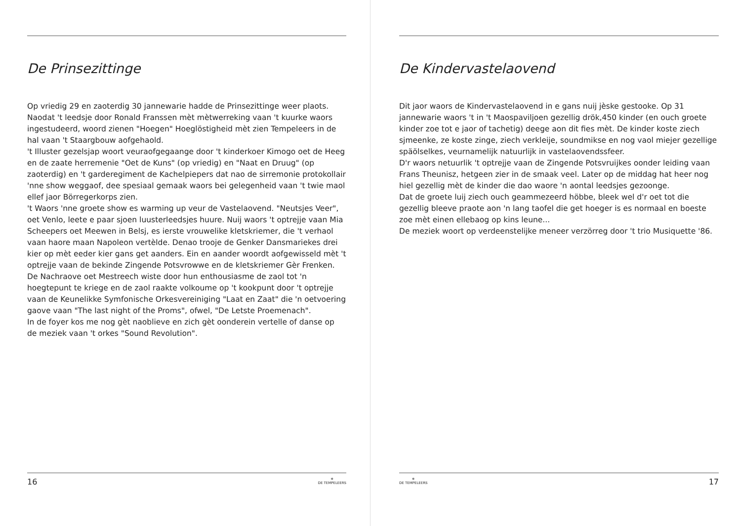De Prinsezittinge
Op vriedig 29 en zaoterdig 30 jannewarie hadde de Prinsezittinge weer plaots.
Naodat 't leedsje door Ronald Franssen mèt mètwerreking vaan 't kuurke waors ingestudeerd, woord zienen "Hoegen" Hoeglöstigheid mèt zien Tempeleers in de hal vaan 't Staargbouw aofgehaold.
't Illuster gezelsjap woort veuraofgegaange door 't kinderkoer Kimogo oet de Heeg en de zaate herremenie "Oet de Kuns" (op vriedig) en "Naat en Druug" (op zaoterdig) en 't garderegiment de Kachelpiepers dat nao de sirremonie protokollair 'nne show weggaof, dee spesiaal gemaak waors bei gelegenheid vaan 't twie maol ellef jaor Börregerkorps zien.
't Waors 'nne groete show es warming up veur de Vastelaovend. "Neutsjes Veer", oet Venlo, leete e paar sjoen luusterleedsjes huure. Nuij waors 't optrejje vaan Mia Scheepers oet Meewen in Belsj, es ierste vrouwelike kletskriemer, die 't verhaol vaan haore maan Napoleon vertèlde. Denao trooje de Genker Dansmariekes drei kier op mèt eeder kier gans get aanders. Ein en aander woordt aofgewisseld mèt 't optrejje vaan de bekinde Zingende Potsvrowwe en de kletskriemer Gèr Frenken.
De Nachraove oet Mestreech wiste door hun enthousiasme de zaol tot 'n hoegtepunt te kriege en de zaol raakte volkoume op 't kookpunt door 't optrejje vaan de Keunelikke Symfonische Orkesvereiniging "Laat en Zaat" die 'n oetvoering gaove vaan "The last night of the Proms", ofwel, "De Letste Proemenach".
In de foyer kos me nog gèt naoblieve en zich gèt oonderein vertelle of danse op de meziek vaan 't orkes "Sound Revolution".
16 ✵
DE TEMPELEERS
De Kindervastelaovend
Dit jaor waors de Kindervastelaovend in e gans nuij jèske gestooke. Op 31 jannewarie waors 't in 't Maospaviljoen gezellig drök,450 kinder (en ouch groete kinder zoe tot e jaor of tachetig) deege aon dit fies mèt. De kinder koste ziech sjmeenke, ze koste zinge, ziech verkleije, soundmikse en nog vaol miejer gezellige späölselkes, veurnamelijk natuurlijk in vastelaovendssfeer.
D'r waors netuurlik 't optrejje vaan de Zingende Potsvruijkes oonder leiding vaan Frans Theunisz, hetgeen zier in de smaak veel. Later op de middag hat heer nog hiel gezellig mèt de kinder die dao waore 'n aontal leedsjes gezoonge.
Dat de groete luij ziech ouch geammezeerd höbbe, bleek wel d'r oet tot die gezellig bleeve praote aon 'n lang taofel die get hoeger is es normaal en boeste zoe mèt einen ellebaog op kins leune...
De meziek woort op verdeenstelijke meneer verzörreg door 't trio Musiquette '86.
✵
DE TEMPELEERS 17